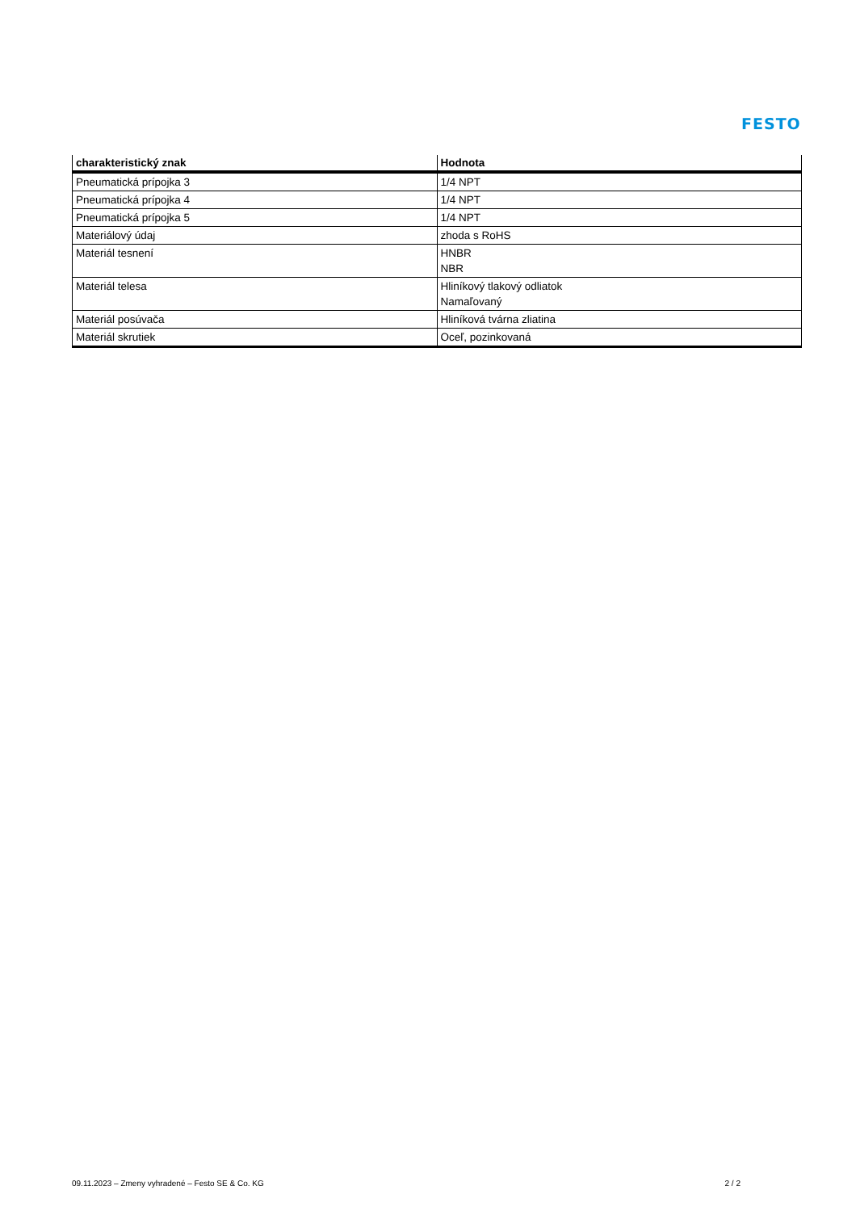FESTO
| charakteristický znak | Hodnota |
| --- | --- |
| Pneumatická prípojka 3 | 1/4 NPT |
| Pneumatická prípojka 4 | 1/4 NPT |
| Pneumatická prípojka 5 | 1/4 NPT |
| Materiálový údaj | zhoda s RoHS |
| Materiál tesnení | HNBR NBR |
| Materiál telesa | Hliníkový tlakový odliatok Namaľovaný |
| Materiál posúvača | Hliníková tvárna zliatina |
| Materiál skrutiek | Oceľ, pozinkovaná |
09.11.2023 – Zmeny vyhradené – Festo SE & Co. KG 2 / 2